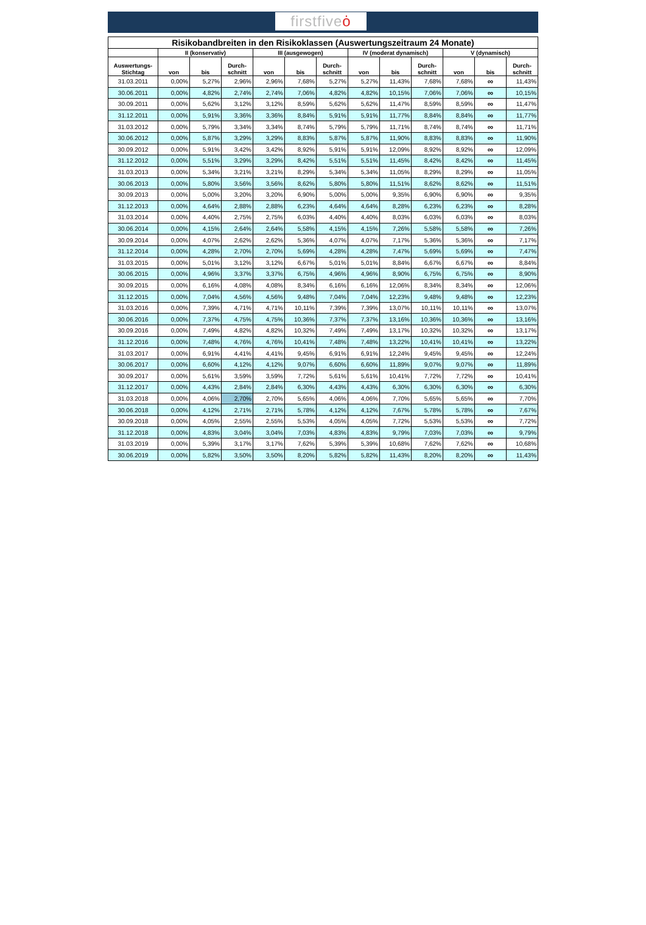firstfiveȯ
| Risikobandbreiten in den Risikoklassen (Auswertungszeitraum 24 Monate) | | | | | | | | | | | | |
| --- | --- | --- | --- | --- | --- | --- | --- | --- | --- | --- | --- | --- |
| | II (konservativ) | | | III (ausgewogen) | | | IV (moderat dynamisch) | | | V (dynamisch) | | |
| Auswertungs- Stichtag | von | bis | Durch- schnitt | von | bis | Durch- schnitt | von | bis | Durch- schnitt | von | bis | Durch- schnitt |
| 31.03.2011 | 0,00% | 5,27% | 2,96% | 2,96% | 7,68% | 5,27% | 5,27% | 11,43% | 7,68% | 7,68% | ∞ | 11,43% |
| 30.06.2011 | 0,00% | 4,82% | 2,74% | 2,74% | 7,06% | 4,82% | 4,82% | 10,15% | 7,06% | 7,06% | ∞ | 10,15% |
| 30.09.2011 | 0,00% | 5,62% | 3,12% | 3,12% | 8,59% | 5,62% | 5,62% | 11,47% | 8,59% | 8,59% | ∞ | 11,47% |
| 31.12.2011 | 0,00% | 5,91% | 3,36% | 3,36% | 8,84% | 5,91% | 5,91% | 11,77% | 8,84% | 8,84% | ∞ | 11,77% |
| 31.03.2012 | 0,00% | 5,79% | 3,34% | 3,34% | 8,74% | 5,79% | 5,79% | 11,71% | 8,74% | 8,74% | ∞ | 11,71% |
| 30.06.2012 | 0,00% | 5,87% | 3,29% | 3,29% | 8,83% | 5,87% | 5,87% | 11,90% | 8,83% | 8,83% | ∞ | 11,90% |
| 30.09.2012 | 0,00% | 5,91% | 3,42% | 3,42% | 8,92% | 5,91% | 5,91% | 12,09% | 8,92% | 8,92% | ∞ | 12,09% |
| 31.12.2012 | 0,00% | 5,51% | 3,29% | 3,29% | 8,42% | 5,51% | 5,51% | 11,45% | 8,42% | 8,42% | ∞ | 11,45% |
| 31.03.2013 | 0,00% | 5,34% | 3,21% | 3,21% | 8,29% | 5,34% | 5,34% | 11,05% | 8,29% | 8,29% | ∞ | 11,05% |
| 30.06.2013 | 0,00% | 5,80% | 3,56% | 3,56% | 8,62% | 5,80% | 5,80% | 11,51% | 8,62% | 8,62% | ∞ | 11,51% |
| 30.09.2013 | 0,00% | 5,00% | 3,20% | 3,20% | 6,90% | 5,00% | 5,00% | 9,35% | 6,90% | 6,90% | ∞ | 9,35% |
| 31.12.2013 | 0,00% | 4,64% | 2,88% | 2,88% | 6,23% | 4,64% | 4,64% | 8,28% | 6,23% | 6,23% | ∞ | 8,28% |
| 31.03.2014 | 0,00% | 4,40% | 2,75% | 2,75% | 6,03% | 4,40% | 4,40% | 8,03% | 6,03% | 6,03% | ∞ | 8,03% |
| 30.06.2014 | 0,00% | 4,15% | 2,64% | 2,64% | 5,58% | 4,15% | 4,15% | 7,26% | 5,58% | 5,58% | ∞ | 7,26% |
| 30.09.2014 | 0,00% | 4,07% | 2,62% | 2,62% | 5,36% | 4,07% | 4,07% | 7,17% | 5,36% | 5,36% | ∞ | 7,17% |
| 31.12.2014 | 0,00% | 4,28% | 2,70% | 2,70% | 5,69% | 4,28% | 4,28% | 7,47% | 5,69% | 5,69% | ∞ | 7,47% |
| 31.03.2015 | 0,00% | 5,01% | 3,12% | 3,12% | 6,67% | 5,01% | 5,01% | 8,84% | 6,67% | 6,67% | ∞ | 8,84% |
| 30.06.2015 | 0,00% | 4,96% | 3,37% | 3,37% | 6,75% | 4,96% | 4,96% | 8,90% | 6,75% | 6,75% | ∞ | 8,90% |
| 30.09.2015 | 0,00% | 6,16% | 4,08% | 4,08% | 8,34% | 6,16% | 6,16% | 12,06% | 8,34% | 8,34% | ∞ | 12,06% |
| 31.12.2015 | 0,00% | 7,04% | 4,56% | 4,56% | 9,48% | 7,04% | 7,04% | 12,23% | 9,48% | 9,48% | ∞ | 12,23% |
| 31.03.2016 | 0,00% | 7,39% | 4,71% | 4,71% | 10,11% | 7,39% | 7,39% | 13,07% | 10,11% | 10,11% | ∞ | 13,07% |
| 30.06.2016 | 0,00% | 7,37% | 4,75% | 4,75% | 10,36% | 7,37% | 7,37% | 13,16% | 10,36% | 10,36% | ∞ | 13,16% |
| 30.09.2016 | 0,00% | 7,49% | 4,82% | 4,82% | 10,32% | 7,49% | 7,49% | 13,17% | 10,32% | 10,32% | ∞ | 13,17% |
| 31.12.2016 | 0,00% | 7,48% | 4,76% | 4,76% | 10,41% | 7,48% | 7,48% | 13,22% | 10,41% | 10,41% | ∞ | 13,22% |
| 31.03.2017 | 0,00% | 6,91% | 4,41% | 4,41% | 9,45% | 6,91% | 6,91% | 12,24% | 9,45% | 9,45% | ∞ | 12,24% |
| 30.06.2017 | 0,00% | 6,60% | 4,12% | 4,12% | 9,07% | 6,60% | 6,60% | 11,89% | 9,07% | 9,07% | ∞ | 11,89% |
| 30.09.2017 | 0,00% | 5,61% | 3,59% | 3,59% | 7,72% | 5,61% | 5,61% | 10,41% | 7,72% | 7,72% | ∞ | 10,41% |
| 31.12.2017 | 0,00% | 4,43% | 2,84% | 2,84% | 6,30% | 4,43% | 4,43% | 6,30% | 6,30% | 6,30% | ∞ | 6,30% |
| 31.03.2018 | 0,00% | 4,06% | 2,70% | 2,70% | 5,65% | 4,06% | 4,06% | 7,70% | 5,65% | 5,65% | ∞ | 7,70% |
| 30.06.2018 | 0,00% | 4,12% | 2,71% | 2,71% | 5,78% | 4,12% | 4,12% | 7,67% | 5,78% | 5,78% | ∞ | 7,67% |
| 30.09.2018 | 0,00% | 4,05% | 2,55% | 2,55% | 5,53% | 4,05% | 4,05% | 7,72% | 5,53% | 5,53% | ∞ | 7,72% |
| 31.12.2018 | 0,00% | 4,83% | 3,04% | 3,04% | 7,03% | 4,83% | 4,83% | 9,79% | 7,03% | 7,03% | ∞ | 9,79% |
| 31.03.2019 | 0,00% | 5,39% | 3,17% | 3,17% | 7,62% | 5,39% | 5,39% | 10,68% | 7,62% | 7,62% | ∞ | 10,68% |
| 30.06.2019 | 0,00% | 5,82% | 3,50% | 3,50% | 8,20% | 5,82% | 5,82% | 11,43% | 8,20% | 8,20% | ∞ | 11,43% |